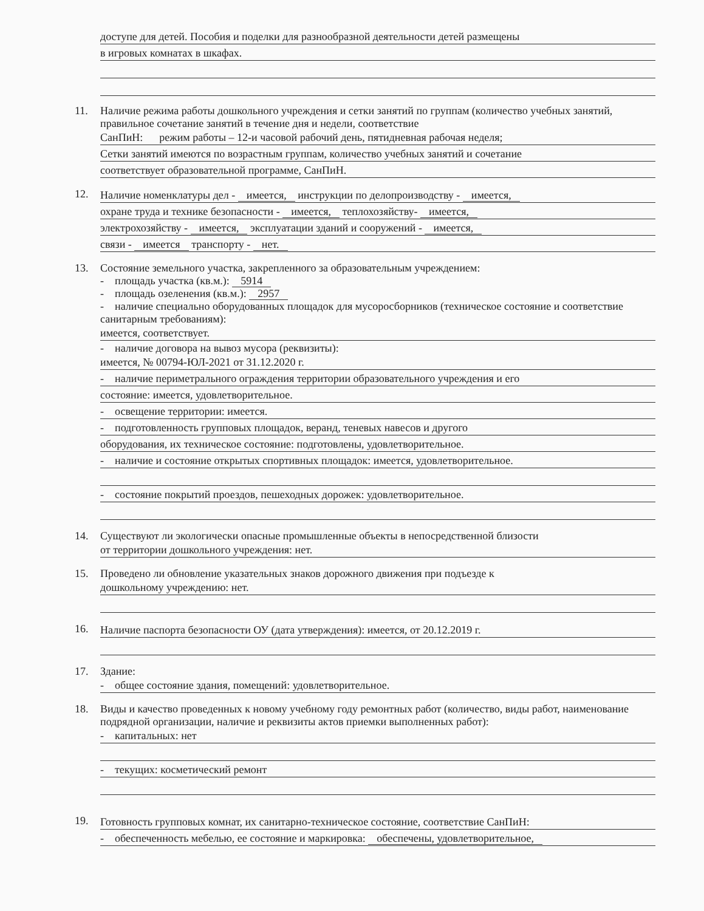доступе для детей. Пособия и поделки для разнообразной деятельности детей размещены
в игровых комнатах в шкафах.
11. Наличие режима работы дошкольного учреждения и сетки занятий по группам (количество учебных занятий, правильное сочетание занятий в течение дня и недели, соответствие
СанПиН: режим работы – 12-и часовой рабочий день, пятидневная рабочая неделя;
Сетки занятий имеются по возрастным группам, количество учебных занятий и сочетание
соответствует образовательной программе, СанПиН.
12.
Наличие номенклатуры дел - имеется, инструкции по делопроизводству - имеется,
охране труда и технике безопасности - имеется, теплохозяйству- имеется,
электрохозяйству - имеется, эксплуатации зданий и сооружений - имеется,
связи - имеется транспорту - нет.
13. Состояние земельного участка, закрепленного за образовательным учреждением:
- площадь участка (кв.м.): 5914
- площадь озеленения (кв.м.): 2957
- наличие специально оборудованных площадок для мусоросборников (техническое состояние и соответствие санитарным требованиям):
имеется, соответствует.
- наличие договора на вывоз мусора (реквизиты):
имеется, № 00794-ЮЛ-2021 от 31.12.2020 г.
- наличие периметрального ограждения территории образовательного учреждения и его
состояние: имеется, удовлетворительное.
- освещение территории: имеется.
- подготовленность групповых площадок, веранд, теневых навесов и другого
оборудования, их техническое состояние: подготовлены, удовлетворительное.
- наличие и состояние открытых спортивных площадок: имеется, удовлетворительное.
- состояние покрытий проездов, пешеходных дорожек: удовлетворительное.
14. Существуют ли экологически опасные промышленные объекты в непосредственной близости
от территории дошкольного учреждения: нет.
15. Проведено ли обновление указательных знаков дорожного движения при подъезде к
дошкольному учреждению: нет.
16.
Наличие паспорта безопасности ОУ (дата утверждения): имеется, от 20.12.2019 г.
17. Здание:
- общее состояние здания, помещений: удовлетворительное.
18. Виды и качество проведенных к новому учебному году ремонтных работ (количество, виды работ, наименование подрядной организации, наличие и реквизиты актов приемки выполненных работ):
- капитальных: нет
- текущих: косметический ремонт
19.
Готовность групповых комнат, их санитарно-техническое состояние, соответствие СанПиН:
- обеспеченность мебелью, ее состояние и маркировка: обеспечены, удовлетворительное,